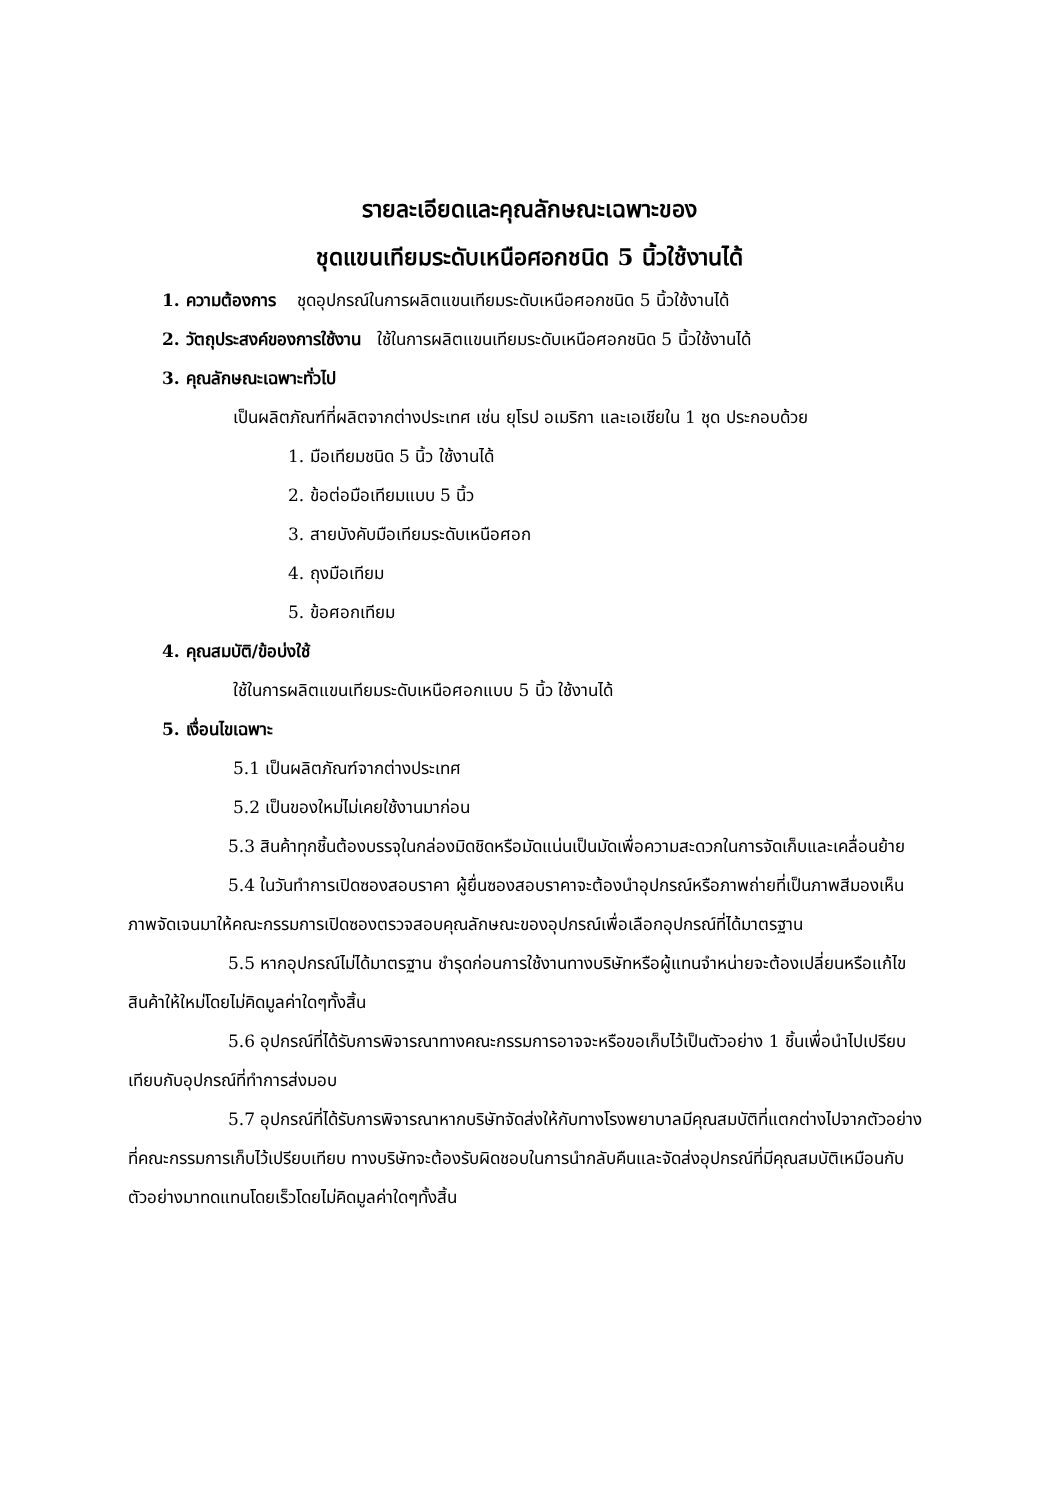รายละเอียดและคุณลักษณะเฉพาะของ
ชุดแขนเทียมระดับเหนือศอกชนิด 5 นิ้วใช้งานได้
1. ความต้องการ ชุดอุปกรณ์ในการผลิตแขนเทียมระดับเหนือศอกชนิด 5 นิ้วใช้งานได้
2. วัตถุประสงค์ของการใช้งาน ใช้ในการผลิตแขนเทียมระดับเหนือศอกชนิด 5 นิ้วใช้งานได้
3. คุณลักษณะเฉพาะทั่วไป
เป็นผลิตภัณฑ์ที่ผลิตจากต่างประเทศ เช่น ยุโรป อเมริกา และเอเชียใน 1 ชุด ประกอบด้วย
1. มือเทียมชนิด 5 นิ้ว ใช้งานได้
2. ข้อต่อมือเทียมแบบ 5 นิ้ว
3. สายบังคับมือเทียมระดับเหนือศอก
4. ถุงมือเทียม
5. ข้อศอกเทียม
4. คุณสมบัติ/ข้อบ่งใช้
ใช้ในการผลิตแขนเทียมระดับเหนือศอกแบบ 5 นิ้ว ใช้งานได้
5. เงื่อนไขเฉพาะ
5.1 เป็นผลิตภัณฑ์จากต่างประเทศ
5.2 เป็นของใหม่ไม่เคยใช้งานมาก่อน
5.3 สินค้าทุกชิ้นต้องบรรจุในกล่องมิดชิดหรือมัดแน่นเป็นมัดเพื่อความสะดวกในการจัดเก็บและเคลื่อนย้าย
5.4 ในวันทำการเปิดซองสอบราคา ผู้ยื่นซองสอบราคาจะต้องนำอุปกรณ์หรือภาพถ่ายที่เป็นภาพสีมองเห็นภาพจัดเจนมาให้คณะกรรมการเปิดซองตรวจสอบคุณลักษณะของอุปกรณ์เพื่อเลือกอุปกรณ์ที่ได้มาตรฐาน
5.5 หากอุปกรณ์ไม่ได้มาตรฐาน ชำรุดก่อนการใช้งานทางบริษัทหรือผู้แทนจำหน่ายจะต้องเปลี่ยนหรือแก้ไขสินค้าให้ใหม่โดยไม่คิดมูลค่าใดๆทั้งสิ้น
5.6 อุปกรณ์ที่ได้รับการพิจารณาทางคณะกรรมการอาจจะหรือขอเก็บไว้เป็นตัวอย่าง 1 ชิ้นเพื่อนำไปเปรียบเทียบกับอุปกรณ์ที่ทำการส่งมอบ
5.7 อุปกรณ์ที่ได้รับการพิจารณาหากบริษัทจัดส่งให้กับทางโรงพยาบาลมีคุณสมบัติที่แตกต่างไปจากตัวอย่างที่คณะกรรมการเก็บไว้เปรียบเทียบ ทางบริษัทจะต้องรับผิดชอบในการนำกลับคืนและจัดส่งอุปกรณ์ที่มีคุณสมบัติเหมือนกับตัวอย่างมาทดแทนโดยเร็วโดยไม่คิดมูลค่าใดๆทั้งสิ้น